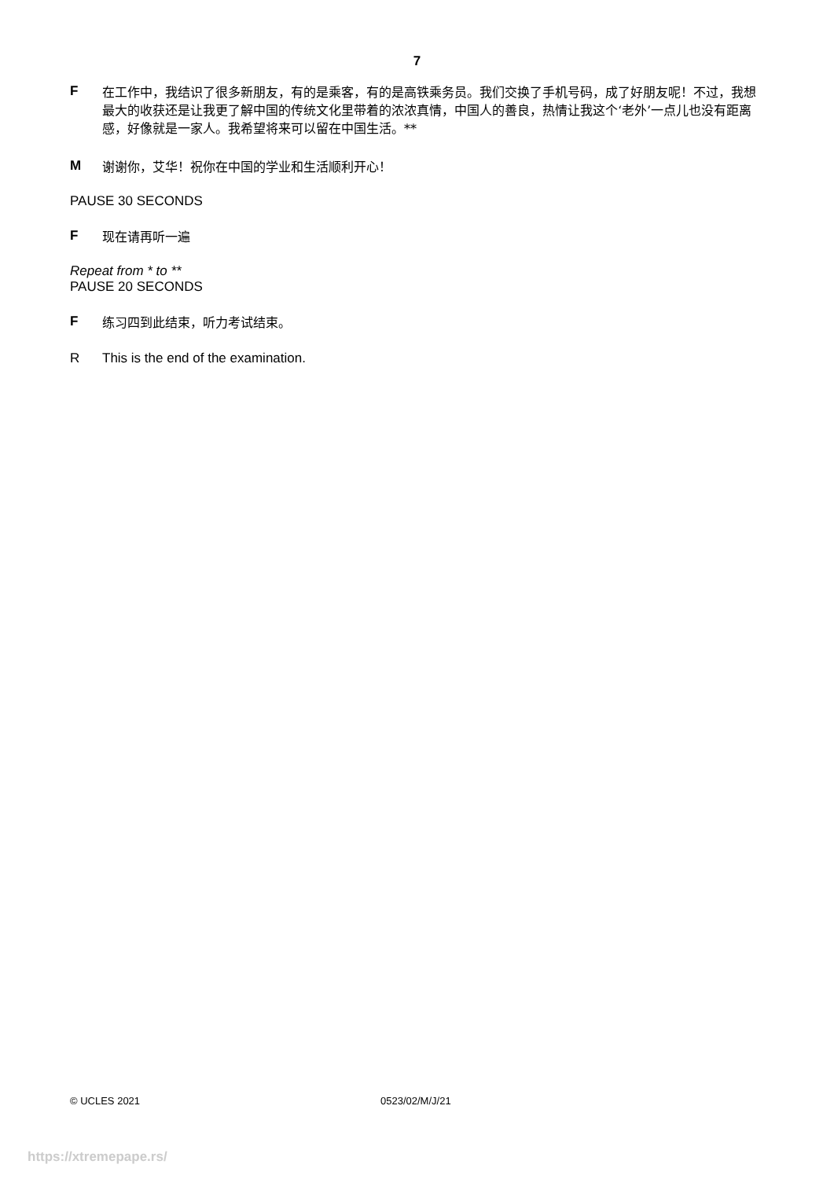7
F
在工作中，我结识了很多新朋友，有的是乘客，有的是高铁乘务员。我们交换了手机号码，成了好朋友呢！不过，我想最大的收获还是让我更了解中国的传统文化里带着的浓浓真情，中国人的善良，热情让我这个‘老外’一点儿也没有距离感，好像就是一家人。我希望将来可以留在中国生活。**
M
谢谢你，艾华！祝你在中国的学业和生活顺利开心！
PAUSE 30 SECONDS
F
现在请再听一遍
Repeat from * to **
PAUSE 20 SECONDS
F
练习四到此结束，听力考试结束。
R This is the end of the examination.
© UCLES 2021 0523/02/M/J/21
https://xtremepape.rs/